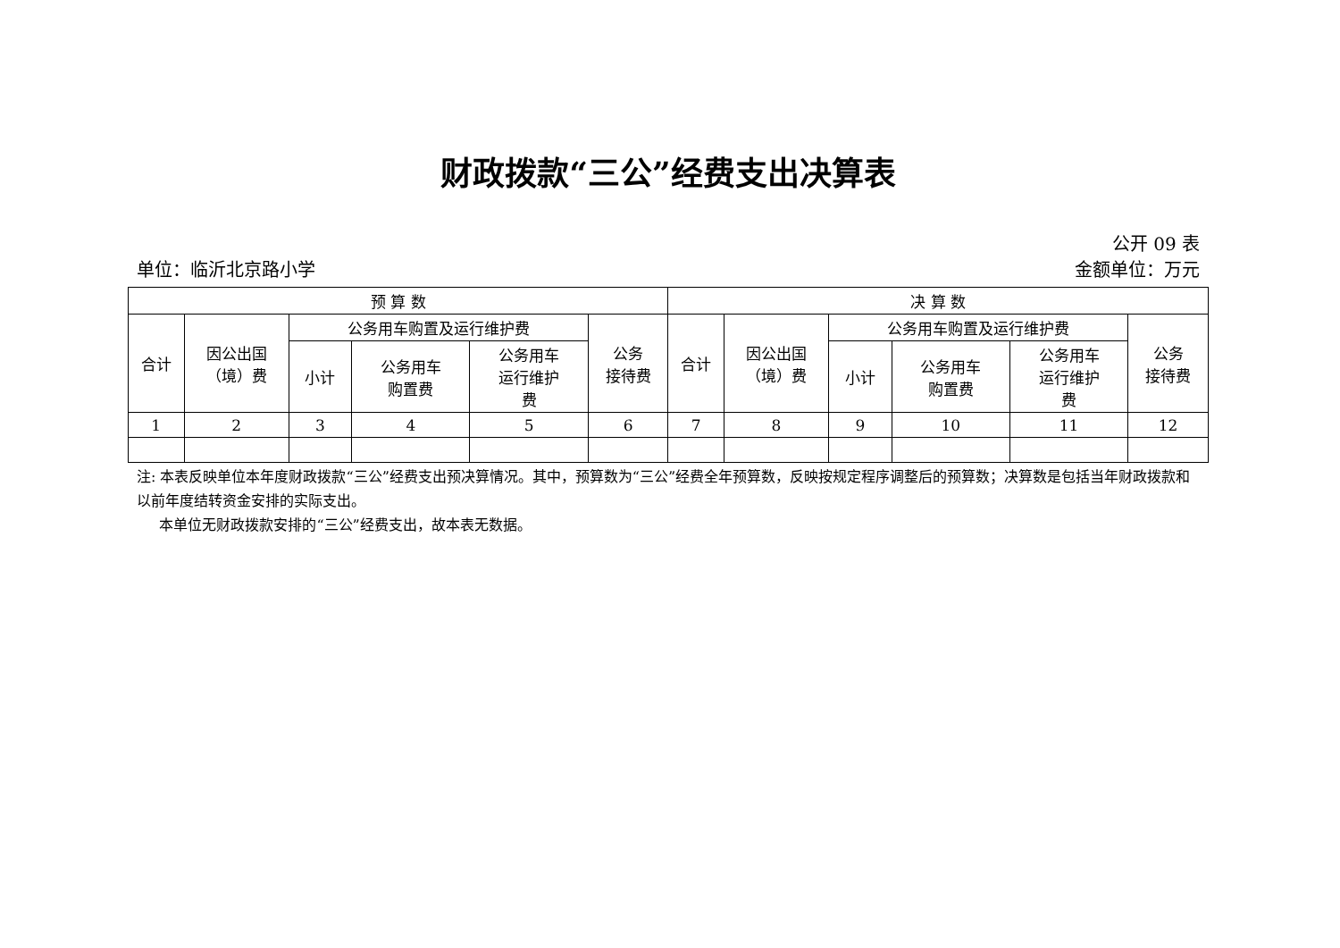财政拨款“三公”经费支出决算表
公开 09 表
单位：临沂北京路小学 金额单位：万元
| 预 算 数 | | | | | | 决 算 数 | | | | | |
| --- | --- | --- | --- | --- | --- | --- | --- | --- | --- | --- | --- |
| 合计 | 因公出国 （境）费 | 公务用车购置及运行维护费 | | | 公务 接待费 | 合计 | 因公出国 （境）费 | 公务用车购置及运行维护费 | | | 公务 接待费 |
| | | 小计 | 公务用车 购置费 | 公务用车 运行维护 费 | | | | 小计 | 公务用车 购置费 | 公务用车 运行维护 费 | |
| 1 | 2 | 3 | 4 | 5 | 6 | 7 | 8 | 9 | 10 | 11 | 12 |
注: 本表反映单位本年度财政拨款“三公”经费支出预决算情况。其中，预算数为“三公”经费全年预算数，反映按规定程序调整后的预算数；决算数是包括当年财政拨款和以前年度结转资金安排的实际支出。
本单位无财政拨款安排的“三公”经费支出，故本表无数据。